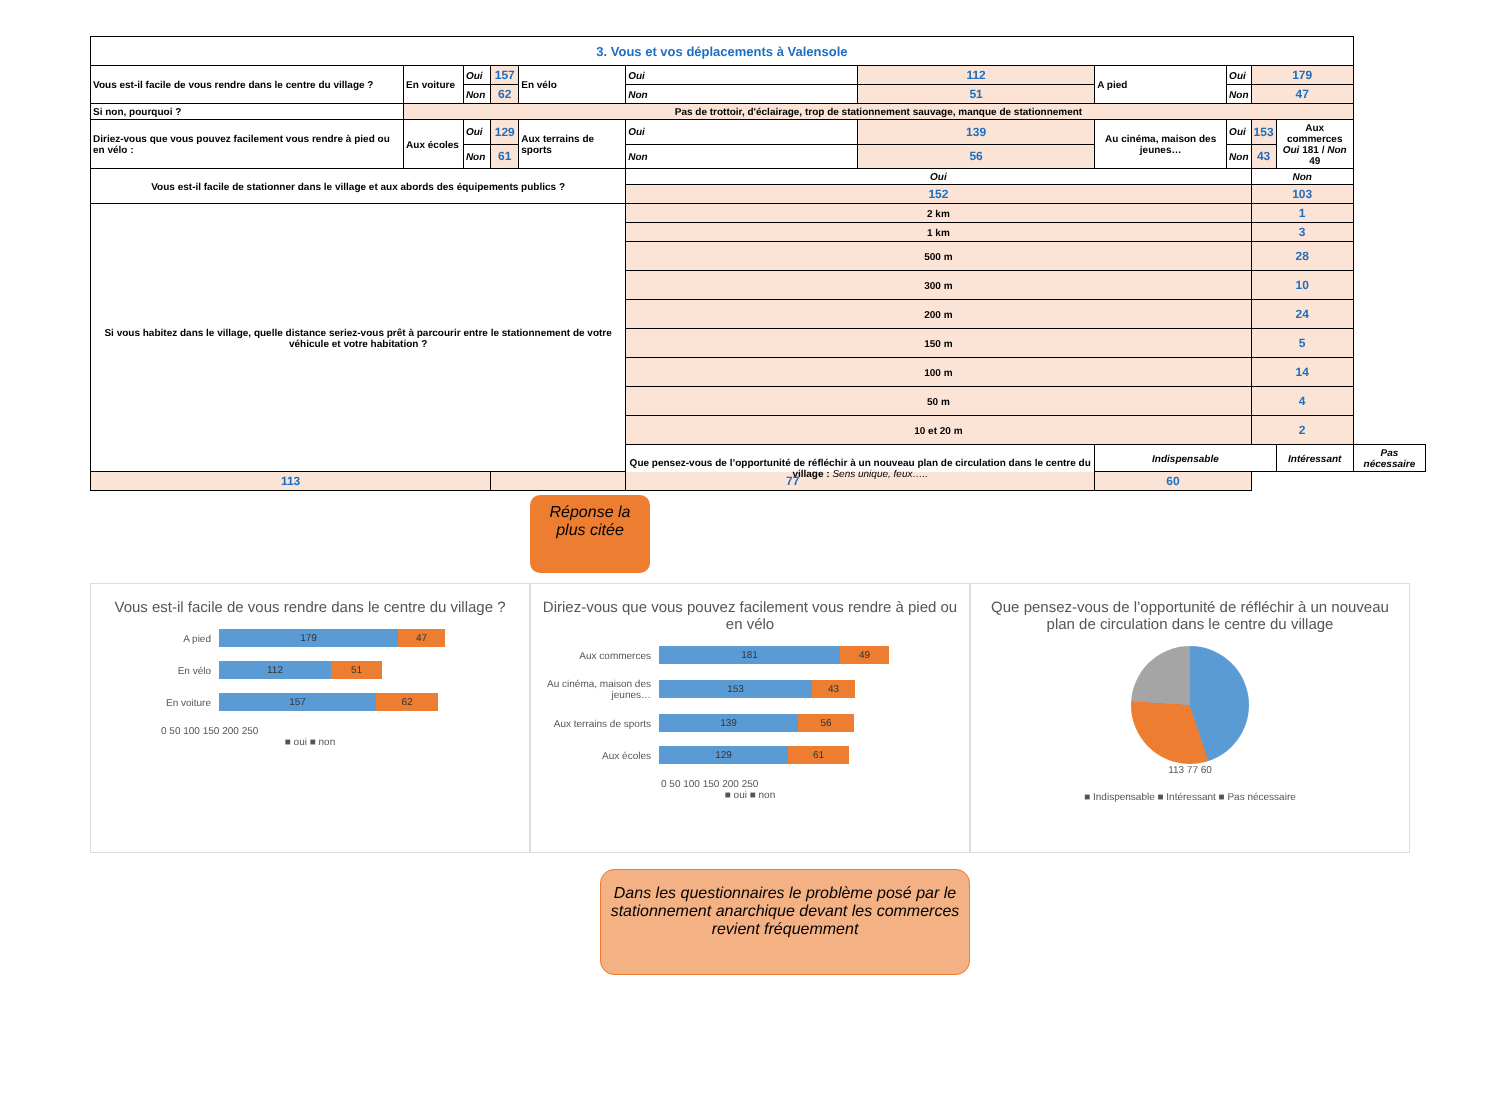| 3. Vous et vos déplacements à Valensole | | | | | | | | | | | |
| Vous est-il facile de vous rendre dans le centre du village ? | En voiture | Oui | 157 | En vélo | Oui | 112 | A pied | Oui | 179 | | |
| | | Non | 62 | | Non | 51 | | Non | 47 | | |
| Si non, pourquoi ? | Pas de trottoir, d'éclairage, trop de stationnement sauvage, manque de stationnement | | | | | | | | | | |
| Diriez-vous que vous pouvez facilement vous rendre à pied ou en vélo : | Aux écoles | Oui | 129 | Aux terrains de sports | Oui | 139 | Au cinéma, maison des jeunes… | Oui | 153 | Aux commerces Oui 181 / Non 49 | |
| | | Non | 61 | | Non | 56 | | Non | 43 | | |
| Vous est-il facile de stationner dans le village et aux abords des équipements publics ? | | | | | Oui | | | | Non | | |
| | | | | | 152 | | | | 103 | | |
| Si vous habitez dans le village, quelle distance seriez-vous prêt à parcourir entre le stationnement de votre véhicule et votre habitation ? | | | | | 2 km | | | | 1 | | |
| | | | | | 1 km | | | | 3 | | |
| | | | | | 500 m | | | | 28 | | |
| | | | | | 300 m | | | | 10 | | |
| | | | | | 200 m | | | | 24 | | |
| | | | | | 150 m | | | | 5 | | |
| | | | | | 100 m | | | | 14 | | |
| | | | | | 50 m | | | | 4 | | |
| | | | | | 10 et 20 m | | | | 2 | | |
| | | | | | Que pensez-vous de l’opportunité de réfléchir à un nouveau plan de circulation dans le centre du village : Sens unique, feux….. | | Indispensable | | | Intéressant | Pas nécessaire |
| 113 | | | 77 | | | | 60 | | | | |
Réponse la
plus citée
Vous est-il facile de vous rendre dans le centre du village ?
A pied 179 47
En vélo 112 51
En voiture 157 62
0 50 100 150 200 250
■ oui ■ non
Diriez-vous que vous pouvez facilement vous rendre à pied ou en vélo
Aux commerces 181 49
Au cinéma, maison des jeunes… 153 43
Aux terrains de sports 139 56
Aux écoles 129 61
0 50 100 150 200 250
■ oui ■ non
Que pensez-vous de l’opportunité de réfléchir à un nouveau plan de circulation dans le centre du village
113 77 60
■ Indispensable ■ Intéressant ■ Pas nécessaire
Dans les questionnaires le problème posé par le stationnement anarchique devant les commerces revient fréquemment